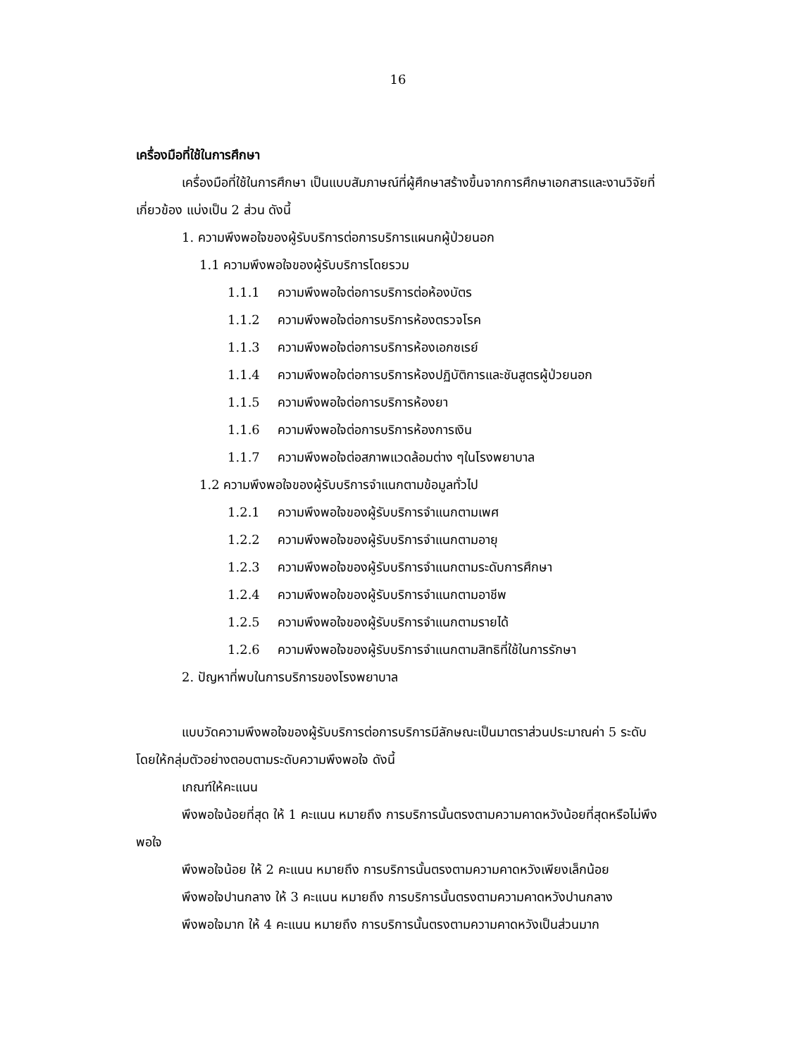16
เครื่องมือที่ใช้ในการศึกษา
เครื่องมือที่ใช้ในการศึกษา เป็นแบบสัมภาษณ์ที่ผู้ศึกษาสร้างขึ้นจากการศึกษาเอกสารและงานวิจัยที่เกี่ยวข้อง แบ่งเป็น 2 ส่วน ดังนี้
1. ความพึงพอใจของผู้รับบริการต่อการบริการแผนกผู้ป่วยนอก
1.1 ความพึงพอใจของผู้รับบริการโดยรวม
1.1.1 ความพึงพอใจต่อการบริการต่อห้องบัตร
1.1.2 ความพึงพอใจต่อการบริการห้องตรวจโรค
1.1.3 ความพึงพอใจต่อการบริการห้องเอกซเรย์
1.1.4 ความพึงพอใจต่อการบริการห้องปฏิบัติการและชันสูตรผู้ป่วยนอก
1.1.5 ความพึงพอใจต่อการบริการห้องยา
1.1.6 ความพึงพอใจต่อการบริการห้องการเงิน
1.1.7 ความพึงพอใจต่อสภาพแวดล้อมต่าง ๆในโรงพยาบาล
1.2 ความพึงพอใจของผู้รับบริการจำแนกตามข้อมูลทั่วไป
1.2.1 ความพึงพอใจของผู้รับบริการจำแนกตามเพศ
1.2.2 ความพึงพอใจของผู้รับบริการจำแนกตามอายุ
1.2.3 ความพึงพอใจของผู้รับบริการจำแนกตามระดับการศึกษา
1.2.4 ความพึงพอใจของผู้รับบริการจำแนกตามอาชีพ
1.2.5 ความพึงพอใจของผู้รับบริการจำแนกตามรายได้
1.2.6 ความพึงพอใจของผู้รับบริการจำแนกตามสิทธิที่ใช้ในการรักษา
2. ปัญหาที่พบในการบริการของโรงพยาบาล
แบบวัดความพึงพอใจของผู้รับบริการต่อการบริการมีลักษณะเป็นมาตราส่วนประมาณค่า 5 ระดับ โดยให้กลุ่มตัวอย่างตอบตามระดับความพึงพอใจ ดังนี้
เกณฑ์ให้คะแนน
พึงพอใจน้อยที่สุด ให้ 1 คะแนน หมายถึง การบริการนั้นตรงตามความคาดหวังน้อยที่สุดหรือไม่พึงพอใจ
พึงพอใจน้อย ให้ 2 คะแนน หมายถึง การบริการนั้นตรงตามความคาดหวังเพียงเล็กน้อย
พึงพอใจปานกลาง ให้ 3 คะแนน หมายถึง การบริการนั้นตรงตามความคาดหวังปานกลาง
พึงพอใจมาก ให้ 4 คะแนน หมายถึง การบริการนั้นตรงตามความคาดหวังเป็นส่วนมาก